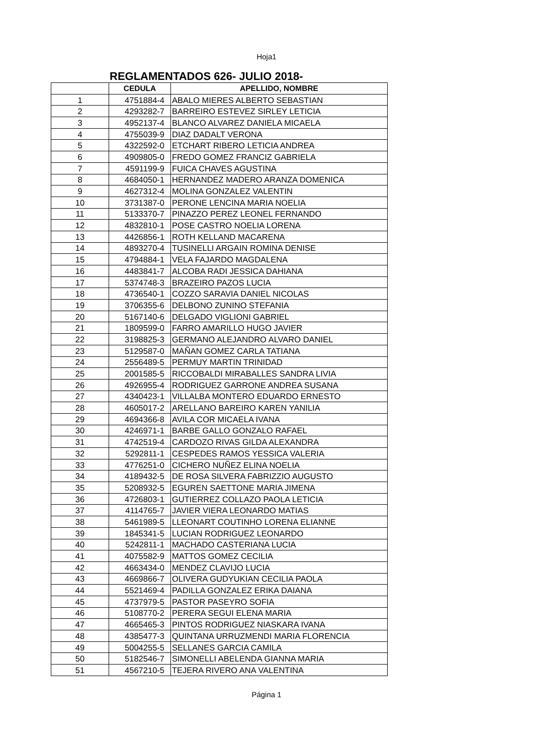Hoja1
REGLAMENTADOS 626- JULIO 2018-
| | CEDULA | APELLIDO, NOMBRE |
| --- | --- | --- |
| 1 | 4751884-4 | ABALO MIERES ALBERTO SEBASTIAN |
| 2 | 4293282-7 | BARREIRO ESTEVEZ SIRLEY LETICIA |
| 3 | 4952137-4 | BLANCO ALVAREZ DANIELA MICAELA |
| 4 | 4755039-9 | DIAZ DADALT VERONA |
| 5 | 4322592-0 | ETCHART RIBERO LETICIA ANDREA |
| 6 | 4909805-0 | FREDO GOMEZ FRANCIZ GABRIELA |
| 7 | 4591199-9 | FUICA CHAVES AGUSTINA |
| 8 | 4684050-1 | HERNANDEZ MADERO ARANZA DOMENICA |
| 9 | 4627312-4 | MOLINA GONZALEZ VALENTIN |
| 10 | 3731387-0 | PERONE LENCINA MARIA NOELIA |
| 11 | 5133370-7 | PINAZZO PEREZ LEONEL FERNANDO |
| 12 | 4832810-1 | POSE CASTRO NOELIA LORENA |
| 13 | 4426856-1 | ROTH KELLAND MACARENA |
| 14 | 4893270-4 | TUSINELLI ARGAIN ROMINA DENISE |
| 15 | 4794884-1 | VELA FAJARDO MAGDALENA |
| 16 | 4483841-7 | ALCOBA RADI JESSICA DAHIANA |
| 17 | 5374748-3 | BRAZEIRO PAZOS LUCIA |
| 18 | 4736540-1 | COZZO SARAVIA DANIEL NICOLAS |
| 19 | 3706355-6 | DELBONO ZUNINO STEFANIA |
| 20 | 5167140-6 | DELGADO VIGLIONI GABRIEL |
| 21 | 1809599-0 | FARRO AMARILLO HUGO JAVIER |
| 22 | 3198825-3 | GERMANO ALEJANDRO ALVARO DANIEL |
| 23 | 5129587-0 | MAÑAN GOMEZ CARLA TATIANA |
| 24 | 2556489-5 | PERMUY MARTIN TRINIDAD |
| 25 | 2001585-5 | RICCOBALDI MIRABALLES SANDRA LIVIA |
| 26 | 4926955-4 | RODRIGUEZ GARRONE ANDREA SUSANA |
| 27 | 4340423-1 | VILLALBA MONTERO EDUARDO ERNESTO |
| 28 | 4605017-2 | ARELLANO BAREIRO KAREN YANILIA |
| 29 | 4694366-8 | AVILA COR MICAELA IVANA |
| 30 | 4246971-1 | BARBE GALLO GONZALO RAFAEL |
| 31 | 4742519-4 | CARDOZO RIVAS GILDA ALEXANDRA |
| 32 | 5292811-1 | CESPEDES RAMOS YESSICA VALERIA |
| 33 | 4776251-0 | CICHERO NUÑEZ ELINA NOELIA |
| 34 | 4189432-5 | DE ROSA SILVERA FABRIZZIO AUGUSTO |
| 35 | 5208932-5 | EGUREN SAETTONE MARIA JIMENA |
| 36 | 4726803-1 | GUTIERREZ COLLAZO PAOLA LETICIA |
| 37 | 4114765-7 | JAVIER VIERA LEONARDO MATIAS |
| 38 | 5461989-5 | LLEONART COUTINHO LORENA ELIANNE |
| 39 | 1845341-5 | LUCIAN RODRIGUEZ LEONARDO |
| 40 | 5242811-1 | MACHADO CASTERIANA LUCIA |
| 41 | 4075582-9 | MATTOS GOMEZ CECILIA |
| 42 | 4663434-0 | MENDEZ CLAVIJO LUCIA |
| 43 | 4669866-7 | OLIVERA GUDYUKIAN CECILIA PAOLA |
| 44 | 5521469-4 | PADILLA GONZALEZ ERIKA DAIANA |
| 45 | 4737979-5 | PASTOR PASEYRO SOFIA |
| 46 | 5108770-2 | PERERA SEGUI ELENA MARIA |
| 47 | 4665465-3 | PINTOS RODRIGUEZ NIASKARA IVANA |
| 48 | 4385477-3 | QUINTANA URRUZMENDI MARIA FLORENCIA |
| 49 | 5004255-5 | SELLANES GARCIA CAMILA |
| 50 | 5182546-7 | SIMONELLI ABELENDA GIANNA MARIA |
| 51 | 4567210-5 | TEJERA RIVERO ANA VALENTINA |
Página 1